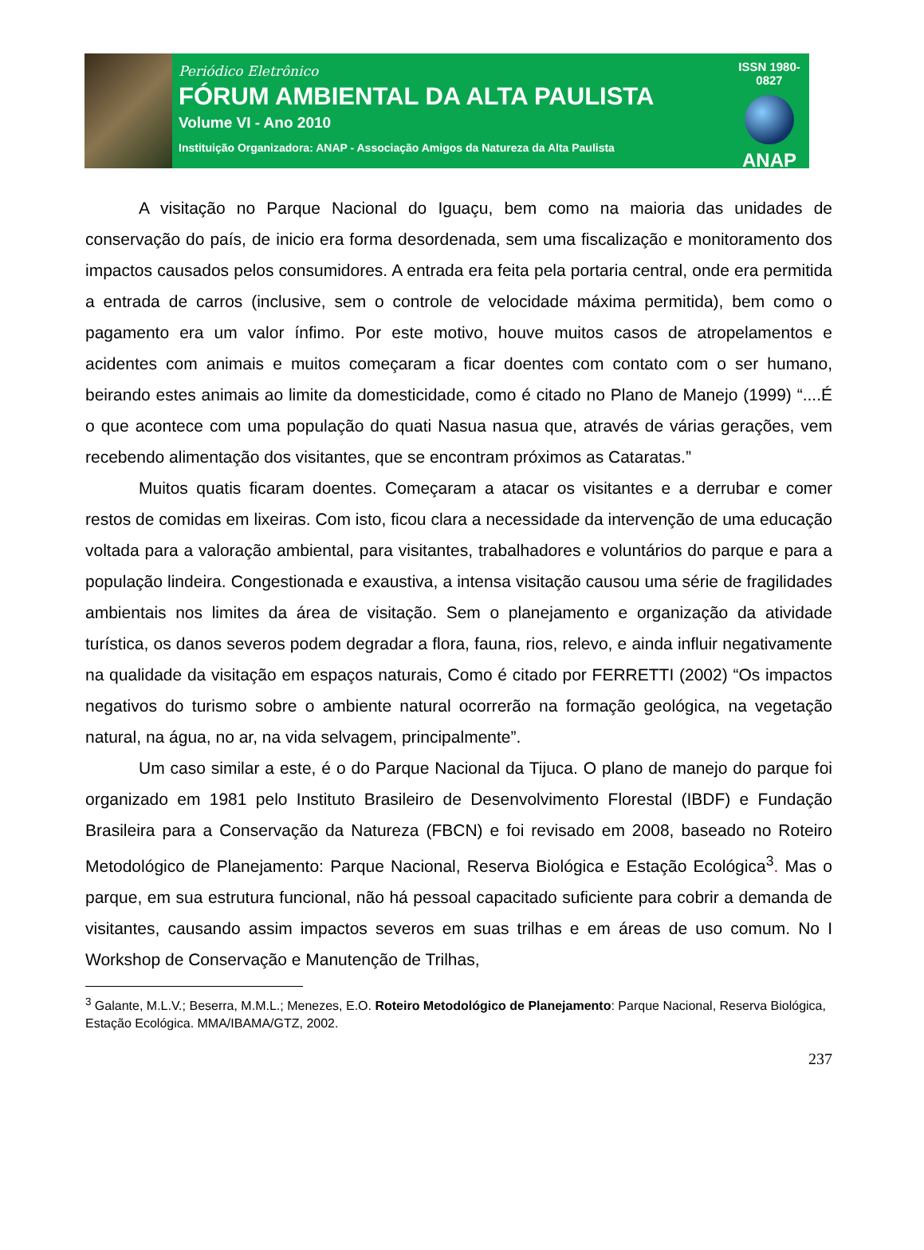Periódico Eletrônico
FÓRUM AMBIENTAL DA ALTA PAULISTA
Volume VI - Ano 2010
Instituição Organizadora: ANAP - Associação Amigos da Natureza da Alta Paulista
ISSN 1980-0827
ANAP
A visitação no Parque Nacional do Iguaçu, bem como na maioria das unidades de conservação do país, de inicio era forma desordenada, sem uma fiscalização e monitoramento dos impactos causados pelos consumidores. A entrada era feita pela portaria central, onde era permitida a entrada de carros (inclusive, sem o controle de velocidade máxima permitida), bem como o pagamento era um valor ínfimo. Por este motivo, houve muitos casos de atropelamentos e acidentes com animais e muitos começaram a ficar doentes com contato com o ser humano, beirando estes animais ao limite da domesticidade, como é citado no Plano de Manejo (1999) “....É o que acontece com uma população do quati Nasua nasua que, através de várias gerações, vem recebendo alimentação dos visitantes, que se encontram próximos as Cataratas.”
Muitos quatis ficaram doentes. Começaram a atacar os visitantes e a derrubar e comer restos de comidas em lixeiras. Com isto, ficou clara a necessidade da intervenção de uma educação voltada para a valoração ambiental, para visitantes, trabalhadores e voluntários do parque e para a população lindeira. Congestionada e exaustiva, a intensa visitação causou uma série de fragilidades ambientais nos limites da área de visitação. Sem o planejamento e organização da atividade turística, os danos severos podem degradar a flora, fauna, rios, relevo, e ainda influir negativamente na qualidade da visitação em espaços naturais, Como é citado por FERRETTI (2002) “Os impactos negativos do turismo sobre o ambiente natural ocorrerão na formação geológica, na vegetação natural, na água, no ar, na vida selvagem, principalmente”.
Um caso similar a este, é o do Parque Nacional da Tijuca. O plano de manejo do parque foi organizado em 1981 pelo Instituto Brasileiro de Desenvolvimento Florestal (IBDF) e Fundação Brasileira para a Conservação da Natureza (FBCN) e foi revisado em 2008, baseado no Roteiro Metodológico de Planejamento: Parque Nacional, Reserva Biológica e Estação Ecológica<sup>3</sup>. Mas o parque, em sua estrutura funcional, não há pessoal capacitado suficiente para cobrir a demanda de visitantes, causando assim impactos severos em suas trilhas e em áreas de uso comum. No I Workshop de Conservação e Manutenção de Trilhas,
<sup>3</sup> Galante, M.L.V.; Beserra, M.M.L.; Menezes, E.O. Roteiro Metodológico de Planejamento: Parque Nacional, Reserva Biológica, Estação Ecológica. MMA/IBAMA/GTZ, 2002.
237